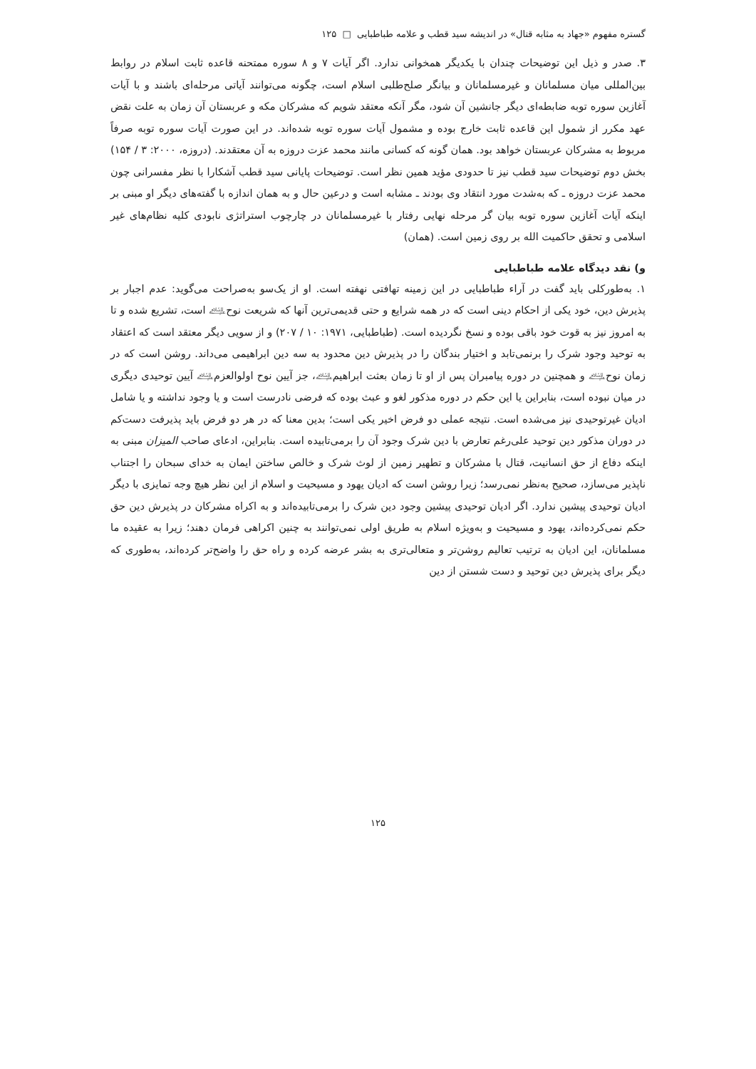گستره مفهوم «جهاد به مثابه قتال» در اندیشه سید قطب و علامه طباطبایی □ ۱۲۵
۳. صدر و ذیل این توضیحات چندان با یکدیگر همخوانی ندارد. اگر آیات ۷ و ۸ سوره ممتحنه قاعده ثابت اسلام در روابط بین‌المللی میان مسلمانان و غیرمسلمانان و بیانگر صلح‌طلبی اسلام است، چگونه می‌توانند آیاتی مرحله‌ای باشند و با آیات آغازین سوره توبه ضابطه‌ای دیگر جانشین آن شود، مگر آنکه معتقد شویم که مشرکان مکه و عربستان آن زمان به علت نقض عهد مکرر از شمول این قاعده ثابت خارج بوده و مشمول آیات سوره توبه شده‌اند. در این صورت آیات سوره توبه صرفاً مربوط به مشرکان عربستان خواهد بود. همان گونه که کسانی مانند محمد عزت دروزه به آن معتقدند. (دروزه، ۲۰۰۰: ۳ / ۱۵۴) بخش دوم توضیحات سید قطب نیز تا حدودی مؤید همین نظر است. توضیحات پایانی سید قطب آشکارا با نظر مفسرانی چون محمد عزت دروزه ـ که به‌شدت مورد انتقاد وی بودند ـ مشابه است و درعین حال و به همان اندازه با گفته‌های دیگر او مبنی بر اینکه آیات آغازین سوره توبه بیان گر مرحله نهایی رفتار با غیرمسلمانان در چارچوب استراتژی نابودی کلیه نظام‌های غیر اسلامی و تحقق حاکمیت الله بر روی زمین است. (همان)
و) نقد دیدگاه علامه طباطبایی
۱. به‌طورکلی باید گفت در آراء طباطبایی در این زمینه تهافتی نهفته است. او از یک‌سو به‌صراحت می‌گوید: عدم اجبار بر پذیرش دین، خود یکی از احکام دینی است که در همه شرایع و حتی قدیمی‌ترین آنها که شریعت نوح﵇ است، تشریع شده و تا به امروز نیز به قوت خود باقی بوده و نسخ نگردیده است. (طباطبایی، ۱۹۷۱: ۱۰ / ۲۰۷) و از سویی دیگر معتقد است که اعتقاد به توحید وجود شرک را برنمی‌تابد و اختیار بندگان را در پذیرش دین محدود به سه دین ابراهیمی می‌داند. روشن است که در زمان نوح﵇ و همچنین در دوره پیامبران پس از او تا زمان بعثت ابراهیم﵇، جز آیین نوح اولوالعزم﵇ آیین توحیدی دیگری در میان نبوده است، بنابراین یا این حکم در دوره مذکور لغو و عبث بوده که فرضی نادرست است و یا وجود نداشته و یا شامل ادیان غیرتوحیدی نیز می‌شده است. نتیجه عملی دو فرض اخیر یکی است؛ بدین معنا که در هر دو فرض باید پذیرفت دست‌کم در دوران مذکور دین توحید علی‌رغم تعارض با دین شرک وجود آن را برمی‌تابیده است. بنابراین، ادعای صاحب المیزان مبنی به اینکه دفاع از حق انسانیت، قتال با مشرکان و تطهیر زمین از لوث شرک و خالص ساختن ایمان به خدای سبحان را اجتناب ناپذیر می‌سازد، صحیح به‌نظر نمی‌رسد؛ زیرا روشن است که ادیان یهود و مسیحیت و اسلام از این نظر هیچ وجه تمایزی با دیگر ادیان توحیدی پیشین ندارد. اگر ادیان توحیدی پیشین وجود دین شرک را برمی‌تابیده‌اند و به اکراه مشرکان در پذیرش دین حق حکم نمی‌کرده‌اند، یهود و مسیحیت و به‌ویژه اسلام به طریق اولی نمی‌توانند به چنین اکراهی فرمان دهند؛ زیرا به عقیده ما مسلمانان، این ادیان به ترتیب تعالیم روشن‌تر و متعالی‌تری به بشر عرضه کرده و راه حق را واضح‌تر کرده‌اند، به‌طوری که دیگر برای پذیرش دین توحید و دست شستن از دین
۱۲۵